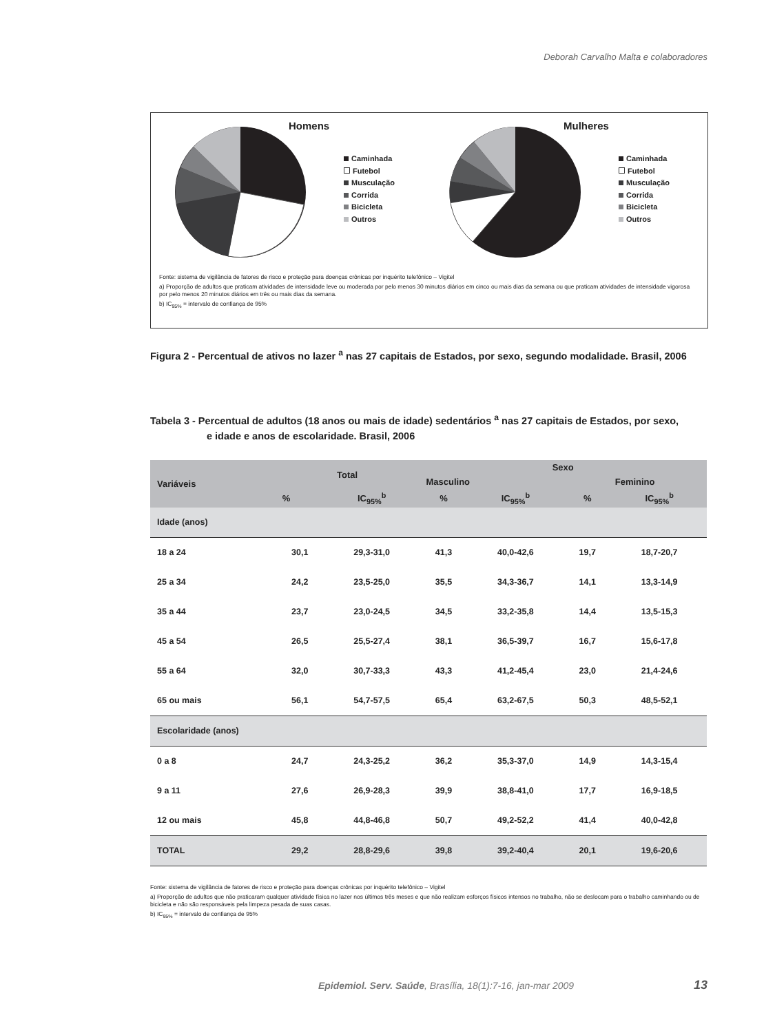Deborah Carvalho Malta e colaboradores
Homens
Caminhada
Futebol
Musculação
Corrida
Bicicleta
Outros
Mulheres
Caminhada
Futebol
Musculação
Corrida
Bicicleta
Outros
Fonte: sistema de vigilância de fatores de risco e proteção para doenças crônicas por inquérito telefônico – Vigitel
a) Proporção de adultos que praticam atividades de intensidade leve ou moderada por pelo menos 30 minutos diários em cinco ou mais dias da semana ou que praticam atividades de intensidade vigorosa por pelo menos 20 minutos diários em três ou mais dias da semana.
b) IC<sub>95%</sub> = intervalo de confiança de 95%
Figura 2 - Percentual de ativos no lazer <sup>a</sup> nas 27 capitais de Estados, por sexo, segundo modalidade. Brasil, 2006
Tabela 3 - Percentual de adultos (18 anos ou mais de idade) sedentários <sup>a</sup> nas 27 capitais de Estados, por sexo,
e idade e anos de escolaridade. Brasil, 2006
| Variáveis | Total | | Sexo | | | |
| --- | --- | --- | --- | --- | --- | --- |
| | | | Masculino | | Feminino | |
| | % | IC<sub>95%</sub><sup>b</sup> | % | IC<sub>95%</sub><sup>b</sup> | % | IC<sub>95%</sub><sup>b</sup> |
| Idade (anos) | | | | | | |
| 18 a 24 | 30,1 | 29,3-31,0 | 41,3 | 40,0-42,6 | 19,7 | 18,7-20,7 |
| 25 a 34 | 24,2 | 23,5-25,0 | 35,5 | 34,3-36,7 | 14,1 | 13,3-14,9 |
| 35 a 44 | 23,7 | 23,0-24,5 | 34,5 | 33,2-35,8 | 14,4 | 13,5-15,3 |
| 45 a 54 | 26,5 | 25,5-27,4 | 38,1 | 36,5-39,7 | 16,7 | 15,6-17,8 |
| 55 a 64 | 32,0 | 30,7-33,3 | 43,3 | 41,2-45,4 | 23,0 | 21,4-24,6 |
| 65 ou mais | 56,1 | 54,7-57,5 | 65,4 | 63,2-67,5 | 50,3 | 48,5-52,1 |
| Escolaridade (anos) | | | | | | |
| 0 a 8 | 24,7 | 24,3-25,2 | 36,2 | 35,3-37,0 | 14,9 | 14,3-15,4 |
| 9 a 11 | 27,6 | 26,9-28,3 | 39,9 | 38,8-41,0 | 17,7 | 16,9-18,5 |
| 12 ou mais | 45,8 | 44,8-46,8 | 50,7 | 49,2-52,2 | 41,4 | 40,0-42,8 |
| TOTAL | 29,2 | 28,8-29,6 | 39,8 | 39,2-40,4 | 20,1 | 19,6-20,6 |
Fonte: sistema de vigilância de fatores de risco e proteção para doenças crônicas por inquérito telefônico – Vigitel
a) Proporção de adultos que não praticaram qualquer atividade física no lazer nos últimos três meses e que não realizam esforços físicos intensos no trabalho, não se deslocam para o trabalho caminhando ou de bicicleta e não são responsáveis pela limpeza pesada de suas casas.
b) IC<sub>95%</sub> = intervalo de confiança de 95%
Epidemiol. Serv. Saúde, Brasília, 18(1):7-16, jan-mar 2009 13